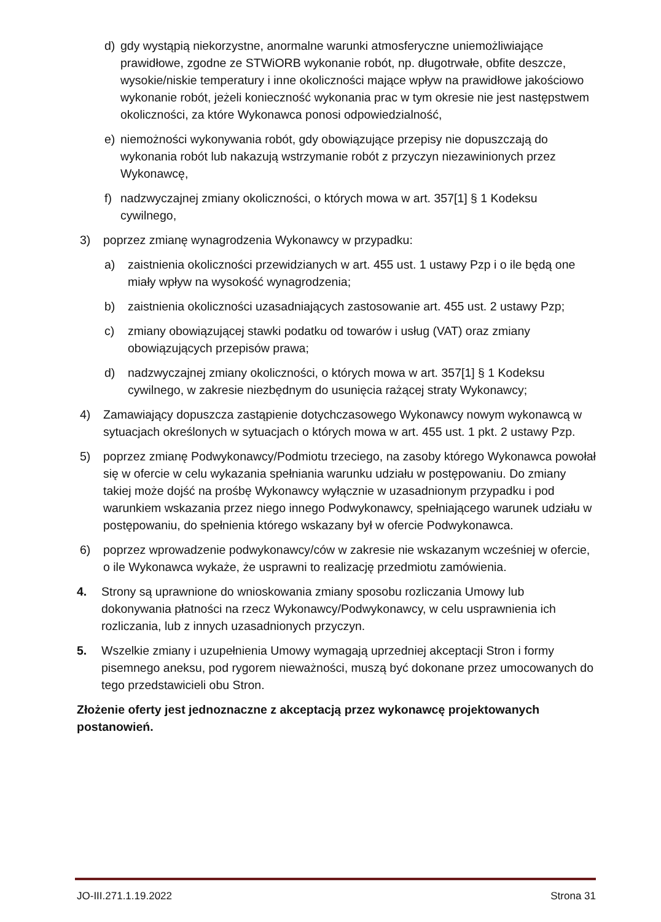d) gdy wystąpią niekorzystne, anormalne warunki atmosferyczne uniemożliwiające prawidłowe, zgodne ze STWiORB wykonanie robót, np. długotrwałe, obfite deszcze, wysokie/niskie temperatury i inne okoliczności mające wpływ na prawidłowe jakościowo wykonanie robót, jeżeli konieczność wykonania prac w tym okresie nie jest następstwem okoliczności, za które Wykonawca ponosi odpowiedzialność,
e) niemożności wykonywania robót, gdy obowiązujące przepisy nie dopuszczają do wykonania robót lub nakazują wstrzymanie robót z przyczyn niezawinionych przez Wykonawcę,
f) nadzwyczajnej zmiany okoliczności, o których mowa w art. 357[1] § 1 Kodeksu cywilnego,
3) poprzez zmianę wynagrodzenia Wykonawcy w przypadku:
a) zaistnienia okoliczności przewidzianych w art. 455 ust. 1 ustawy Pzp i o ile będą one miały wpływ na wysokość wynagrodzenia;
b) zaistnienia okoliczności uzasadniających zastosowanie art. 455 ust. 2 ustawy Pzp;
c) zmiany obowiązującej stawki podatku od towarów i usług (VAT) oraz zmiany obowiązujących przepisów prawa;
d) nadzwyczajnej zmiany okoliczności, o których mowa w art. 357[1] § 1 Kodeksu cywilnego, w zakresie niezbędnym do usunięcia rażącej straty Wykonawcy;
4) Zamawiający dopuszcza zastąpienie dotychczasowego Wykonawcy nowym wykonawcą w sytuacjach określonych w sytuacjach o których mowa w art. 455 ust. 1 pkt. 2 ustawy Pzp.
5) poprzez zmianę Podwykonawcy/Podmiotu trzeciego, na zasoby którego Wykonawca powołał się w ofercie w celu wykazania spełniania warunku udziału w postępowaniu. Do zmiany takiej może dojść na prośbę Wykonawcy wyłącznie w uzasadnionym przypadku i pod warunkiem wskazania przez niego innego Podwykonawcy, spełniającego warunek udziału w postępowaniu, do spełnienia którego wskazany był w ofercie Podwykonawca.
6) poprzez wprowadzenie podwykonawcy/ców w zakresie nie wskazanym wcześniej w ofercie, o ile Wykonawca wykaże, że usprawni to realizację przedmiotu zamówienia.
4. Strony są uprawnione do wnioskowania zmiany sposobu rozliczania Umowy lub dokonywania płatności na rzecz Wykonawcy/Podwykonawcy, w celu usprawnienia ich rozliczania, lub z innych uzasadnionych przyczyn.
5. Wszelkie zmiany i uzupełnienia Umowy wymagają uprzedniej akceptacji Stron i formy pisemnego aneksu, pod rygorem nieważności, muszą być dokonane przez umocowanych do tego przedstawicieli obu Stron.
Złożenie oferty jest jednoznaczne z akceptacją przez wykonawcę projektowanych postanowień.
JO-III.271.1.19.2022 Strona 31